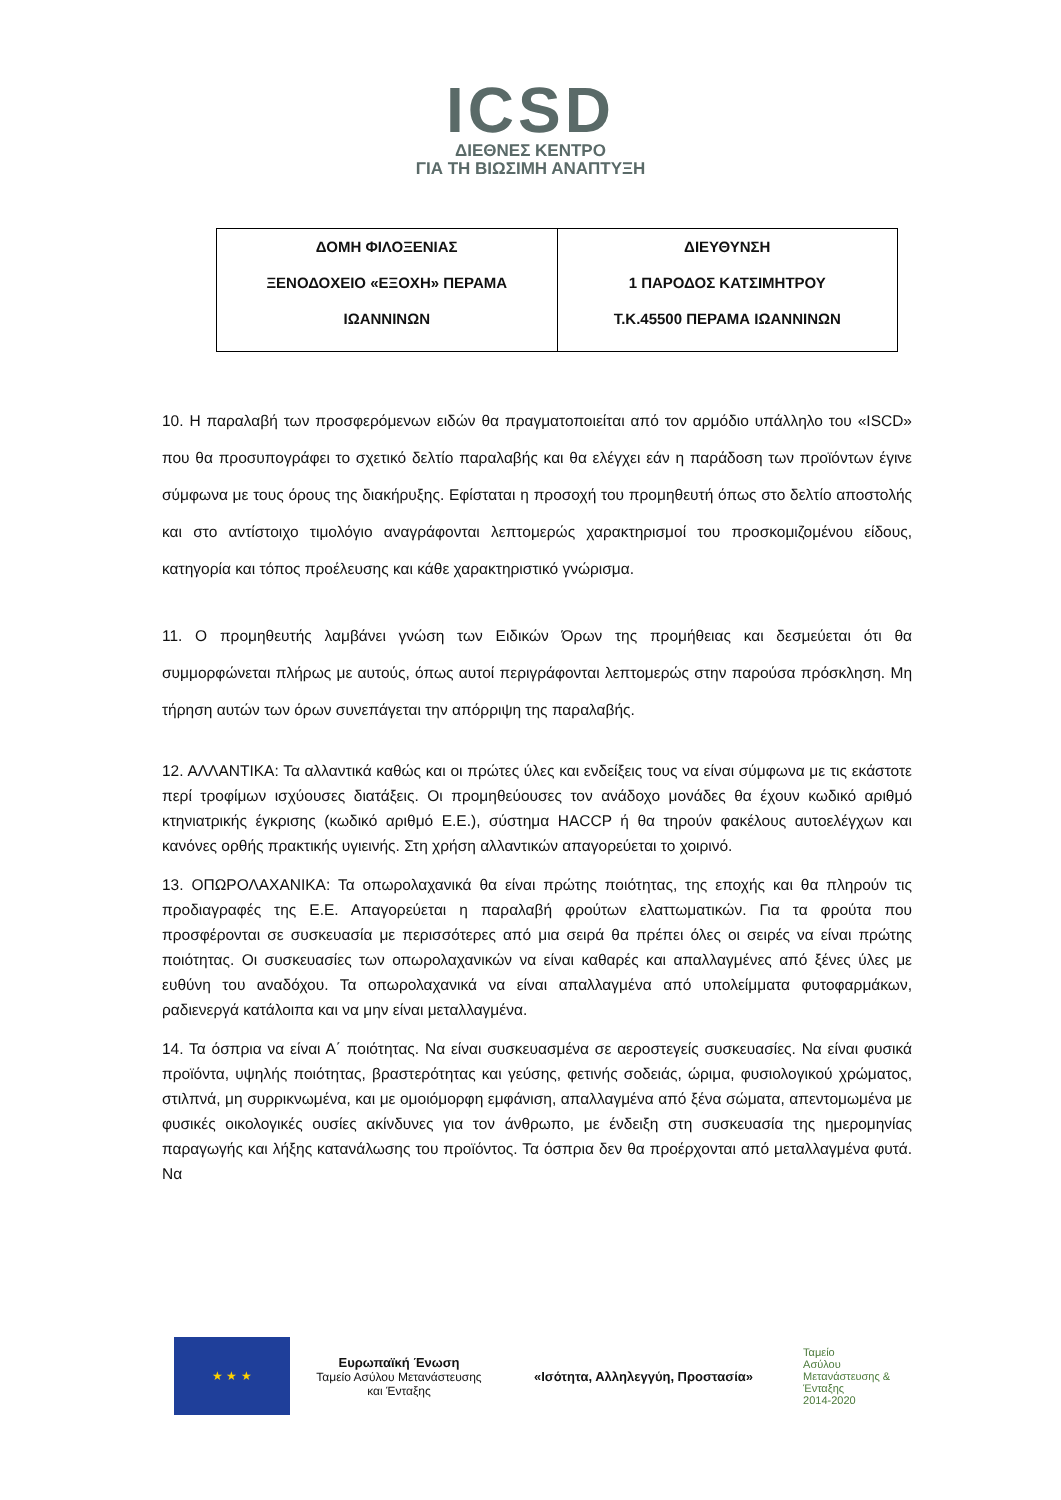ICSD
ΔΙΕΘΝΕΣ ΚΕΝΤΡΟ
ΓΙΑ ΤΗ ΒΙΩΣΙΜΗ ΑΝΑΠΤΥΞΗ
| ΔΟΜΗ ΦΙΛΟΞΕΝΙΑΣ ΞΕΝΟΔΟΧΕΙΟ «ΕΞΟΧΗ» ΠΕΡΑΜΑ ΙΩΑΝΝΙΝΩΝ | ΔΙΕΥΘΥΝΣΗ 1 ΠΑΡΟΔΟΣ ΚΑΤΣΙΜΗΤΡΟΥ Τ.Κ.45500 ΠΕΡΑΜΑ ΙΩΑΝΝΙΝΩΝ |
10. Η παραλαβή των προσφερόμενων ειδών θα πραγματοποιείται από τον αρμόδιο υπάλληλο του «ISCD» που θα προσυπογράφει το σχετικό δελτίο παραλαβής και θα ελέγχει εάν η παράδοση των προϊόντων έγινε σύμφωνα με τους όρους της διακήρυξης. Εφίσταται η προσοχή του προμηθευτή όπως στο δελτίο αποστολής και στο αντίστοιχο τιμολόγιο αναγράφονται λεπτομερώς χαρακτηρισμοί του προσκομιζομένου είδους, κατηγορία και τόπος προέλευσης και κάθε χαρακτηριστικό γνώρισμα.
11. Ο προμηθευτής λαμβάνει γνώση των Ειδικών Όρων της προμήθειας και δεσμεύεται ότι θα συμμορφώνεται πλήρως με αυτούς, όπως αυτοί περιγράφονται λεπτομερώς στην παρούσα πρόσκληση. Μη τήρηση αυτών των όρων συνεπάγεται την απόρριψη της παραλαβής.
12. ΑΛΛΑΝΤΙΚΑ: Τα αλλαντικά καθώς και οι πρώτες ύλες και ενδείξεις τους να είναι σύμφωνα με τις εκάστοτε περί τροφίμων ισχύουσες διατάξεις. Οι προμηθεύουσες τον ανάδοχο μονάδες θα έχουν κωδικό αριθμό κτηνιατρικής έγκρισης (κωδικό αριθμό Ε.Ε.), σύστημα HACCP ή θα τηρούν φακέλους αυτοελέγχων και κανόνες ορθής πρακτικής υγιεινής. Στη χρήση αλλαντικών απαγορεύεται το χοιρινό.
13. ΟΠΩΡΟΛΑΧΑΝΙΚΑ: Τα οπωρολαχανικά θα είναι πρώτης ποιότητας, της εποχής και θα πληρούν τις προδιαγραφές της Ε.Ε. Απαγορεύεται η παραλαβή φρούτων ελαττωματικών. Για τα φρούτα που προσφέρονται σε συσκευασία με περισσότερες από μια σειρά θα πρέπει όλες οι σειρές να είναι πρώτης ποιότητας. Οι συσκευασίες των οπωρολαχανικών να είναι καθαρές και απαλλαγμένες από ξένες ύλες με ευθύνη του αναδόχου. Τα οπωρολαχανικά να είναι απαλλαγμένα από υπολείμματα φυτοφαρμάκων, ραδιενεργά κατάλοιπα και να μην είναι μεταλλαγμένα.
14. Τα όσπρια να είναι Α΄ ποιότητας. Να είναι συσκευασμένα σε αεροστεγείς συσκευασίες. Να είναι φυσικά προϊόντα, υψηλής ποιότητας, βραστερότητας και γεύσης, φετινής σοδειάς, ώριμα, φυσιολογικού χρώματος, στιλπνά, μη συρρικνωμένα, και με ομοιόμορφη εμφάνιση, απαλλαγμένα από ξένα σώματα, απεντομωμένα με φυσικές οικολογικές ουσίες ακίνδυνες για τον άνθρωπο, με ένδειξη στη συσκευασία της ημερομηνίας παραγωγής και λήξης κατανάλωσης του προϊόντος. Τα όσπρια δεν θα προέρχονται από μεταλλαγμένα φυτά. Να
★ ★ ★
Ευρωπαϊκή Ένωση
Ταμείο Ασύλου Μετανάστευσης
και Ένταξης
«Ισότητα, Αλληλεγγύη, Προστασία»
Ταμείο
Ασύλου
Μετανάστευσης &
Ένταξης
2014-2020